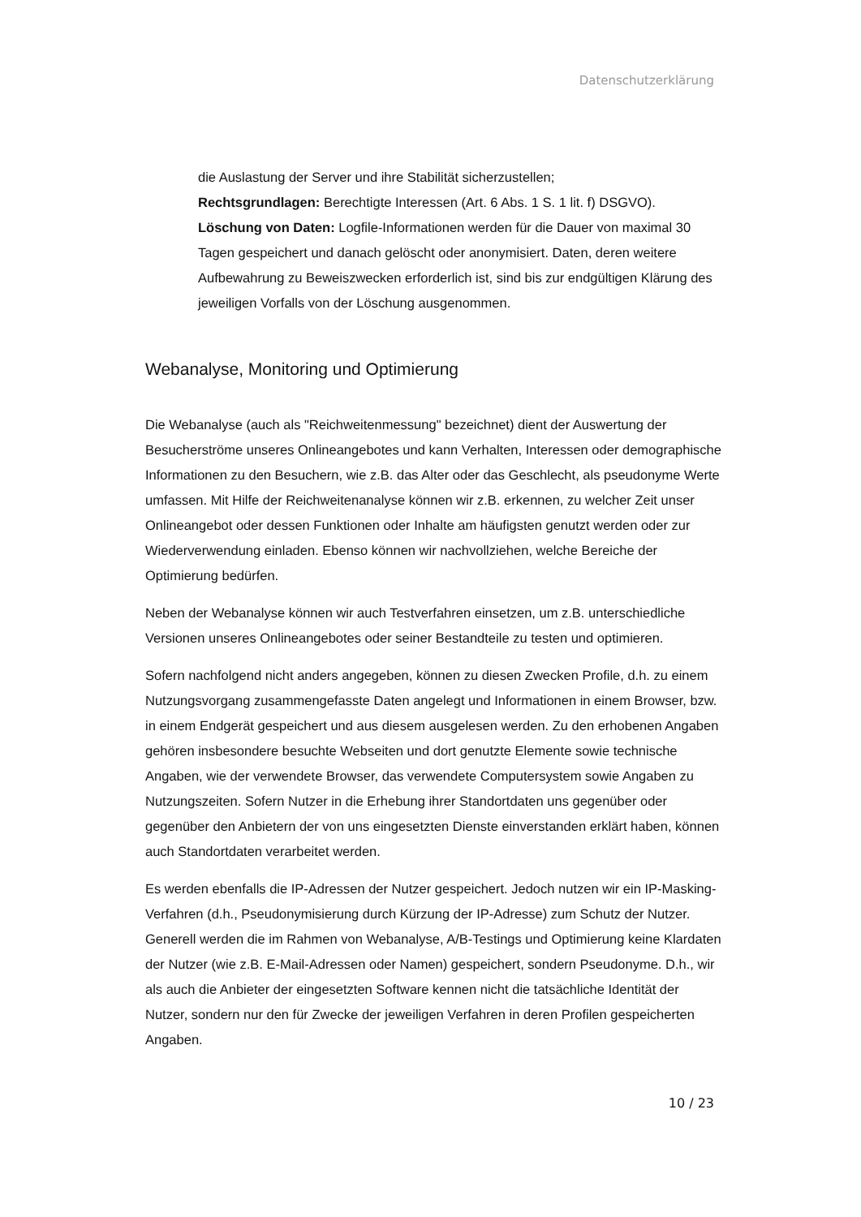Datenschutzerklärung
die Auslastung der Server und ihre Stabilität sicherzustellen;
Rechtsgrundlagen: Berechtigte Interessen (Art. 6 Abs. 1 S. 1 lit. f) DSGVO).
Löschung von Daten: Logfile-Informationen werden für die Dauer von maximal 30 Tagen gespeichert und danach gelöscht oder anonymisiert. Daten, deren weitere Aufbewahrung zu Beweiszwecken erforderlich ist, sind bis zur endgültigen Klärung des jeweiligen Vorfalls von der Löschung ausgenommen.
Webanalyse, Monitoring und Optimierung
Die Webanalyse (auch als "Reichweitenmessung" bezeichnet) dient der Auswertung der Besucherströme unseres Onlineangebotes und kann Verhalten, Interessen oder demographische Informationen zu den Besuchern, wie z.B. das Alter oder das Geschlecht, als pseudonyme Werte umfassen. Mit Hilfe der Reichweitenanalyse können wir z.B. erkennen, zu welcher Zeit unser Onlineangebot oder dessen Funktionen oder Inhalte am häufigsten genutzt werden oder zur Wiederverwendung einladen. Ebenso können wir nachvollziehen, welche Bereiche der Optimierung bedürfen.
Neben der Webanalyse können wir auch Testverfahren einsetzen, um z.B. unterschiedliche Versionen unseres Onlineangebotes oder seiner Bestandteile zu testen und optimieren.
Sofern nachfolgend nicht anders angegeben, können zu diesen Zwecken Profile, d.h. zu einem Nutzungsvorgang zusammengefasste Daten angelegt und Informationen in einem Browser, bzw. in einem Endgerät gespeichert und aus diesem ausgelesen werden. Zu den erhobenen Angaben gehören insbesondere besuchte Webseiten und dort genutzte Elemente sowie technische Angaben, wie der verwendete Browser, das verwendete Computersystem sowie Angaben zu Nutzungszeiten. Sofern Nutzer in die Erhebung ihrer Standortdaten uns gegenüber oder gegenüber den Anbietern der von uns eingesetzten Dienste einverstanden erklärt haben, können auch Standortdaten verarbeitet werden.
Es werden ebenfalls die IP-Adressen der Nutzer gespeichert. Jedoch nutzen wir ein IP-Masking-Verfahren (d.h., Pseudonymisierung durch Kürzung der IP-Adresse) zum Schutz der Nutzer. Generell werden die im Rahmen von Webanalyse, A/B-Testings und Optimierung keine Klardaten der Nutzer (wie z.B. E-Mail-Adressen oder Namen) gespeichert, sondern Pseudonyme. D.h., wir als auch die Anbieter der eingesetzten Software kennen nicht die tatsächliche Identität der Nutzer, sondern nur den für Zwecke der jeweiligen Verfahren in deren Profilen gespeicherten Angaben.
10 / 23